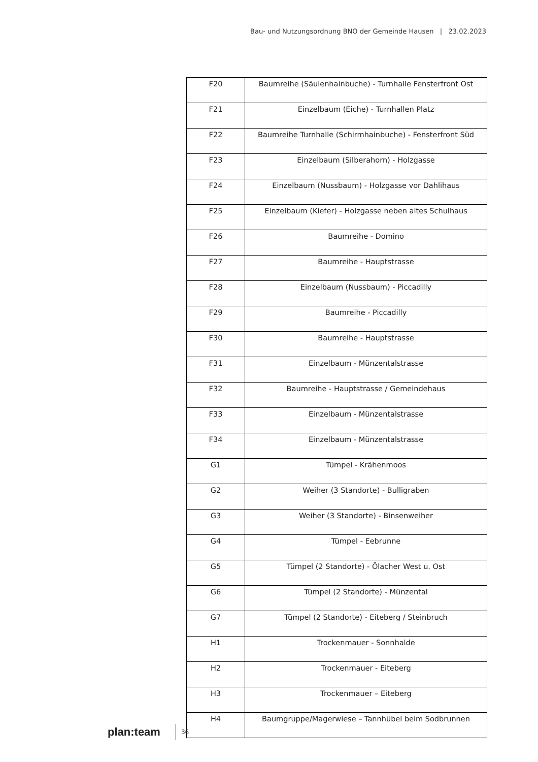Bau- und Nutzungsordnung BNO der Gemeinde Hausen | 23.02.2023
| F20 | Baumreihe (Säulenhainbuche) - Turnhalle Fensterfront Ost |
| F21 | Einzelbaum (Eiche) - Turnhallen Platz |
| F22 | Baumreihe Turnhalle (Schirmhainbuche) - Fensterfront Süd |
| F23 | Einzelbaum (Silberahorn) - Holzgasse |
| F24 | Einzelbaum (Nussbaum) - Holzgasse vor Dahlihaus |
| F25 | Einzelbaum (Kiefer) - Holzgasse neben altes Schulhaus |
| F26 | Baumreihe - Domino |
| F27 | Baumreihe - Hauptstrasse |
| F28 | Einzelbaum (Nussbaum) - Piccadilly |
| F29 | Baumreihe - Piccadilly |
| F30 | Baumreihe - Hauptstrasse |
| F31 | Einzelbaum - Münzentalstrasse |
| F32 | Baumreihe - Hauptstrasse / Gemeindehaus |
| F33 | Einzelbaum - Münzentalstrasse |
| F34 | Einzelbaum - Münzentalstrasse |
| G1 | Tümpel - Krähenmoos |
| G2 | Weiher (3 Standorte) - Bulligraben |
| G3 | Weiher (3 Standorte) - Binsenweiher |
| G4 | Tümpel - Eebrunne |
| G5 | Tümpel (2 Standorte) - Ölacher West u. Ost |
| G6 | Tümpel (2 Standorte) - Münzental |
| G7 | Tümpel (2 Standorte) - Eiteberg / Steinbruch |
| H1 | Trockenmauer - Sonnhalde |
| H2 | Trockenmauer - Eiteberg |
| H3 | Trockenmauer – Eiteberg |
| H4 | Baumgruppe/Magerwiese – Tannhübel beim Sodbrunnen |
plan:team 36